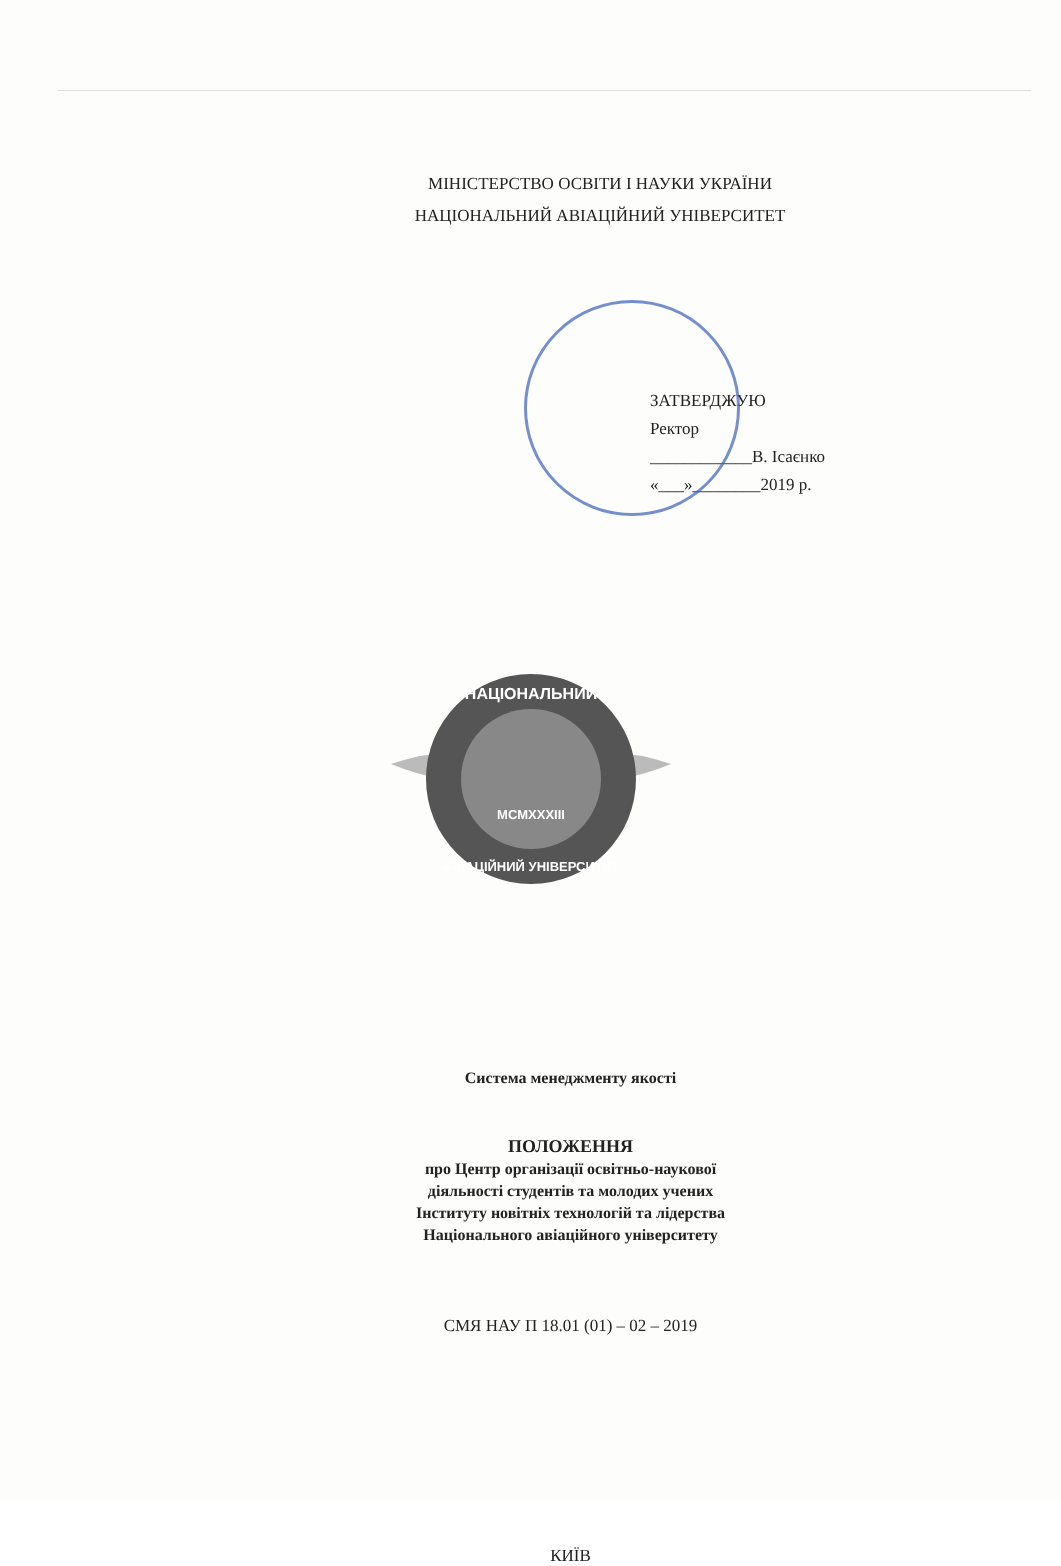МІНІСТЕРСТВО ОСВІТИ І НАУКИ УКРАЇНИ
НАЦІОНАЛЬНИЙ АВІАЦІЙНИЙ УНІВЕРСИТЕТ
ЗАТВЕРДЖУЮ
Ректор
____________В. Ісаєнко
«___»________2019 р.
НАЦІОНАЛЬНИЙ
MCMXXXIII
АВІАЦІЙНИЙ УНІВЕРСИТЕТ
Система менеджменту якості
ПОЛОЖЕННЯ
про Центр організації освітньо-наукової
діяльності студентів та молодих учених
Інституту новітніх технологій та лідерства
Національного авіаційного університету
СМЯ НАУ П 18.01 (01) – 02 – 2019
КИЇВ